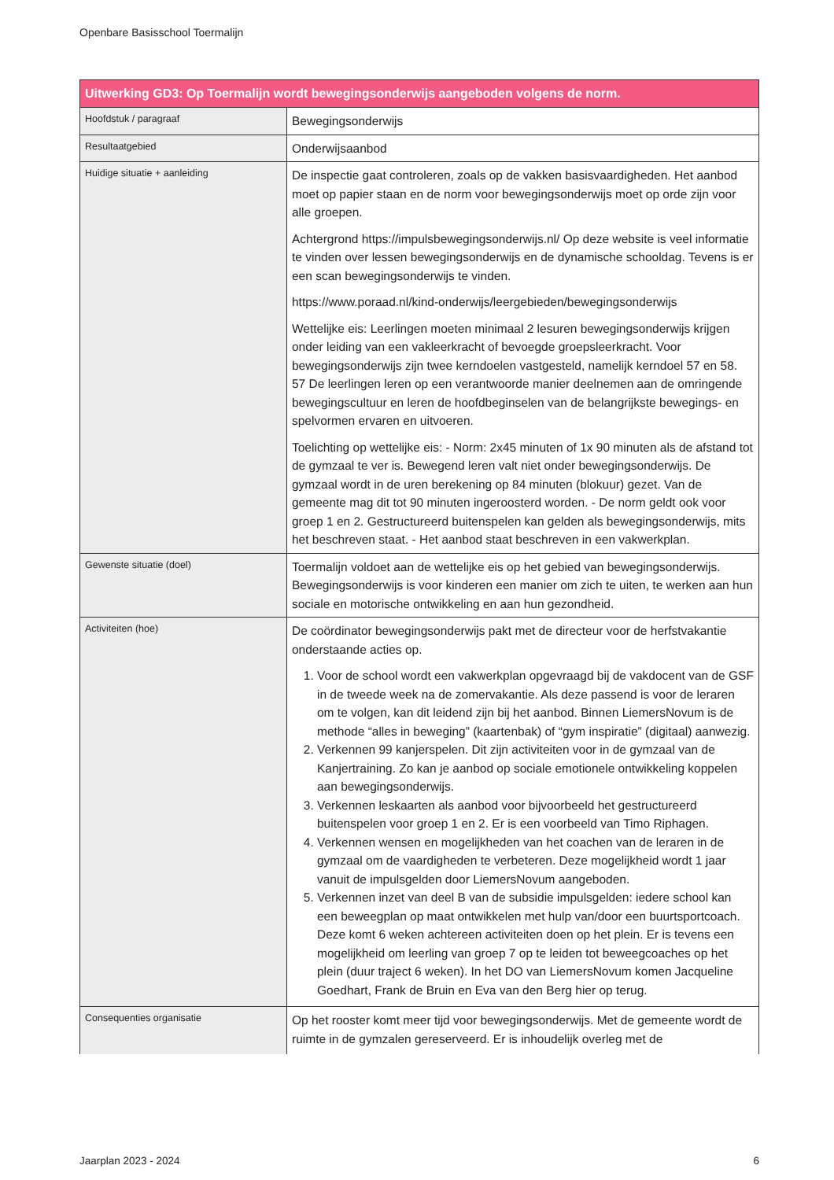Openbare Basisschool Toermalijn
| Uitwerking GD3: Op Toermalijn wordt bewegingsonderwijs aangeboden volgens de norm. | |
| --- | --- |
| Hoofdstuk / paragraaf | Bewegingsonderwijs |
| Resultaatgebied | Onderwijsaanbod |
| Huidige situatie + aanleiding | De inspectie gaat controleren, zoals op de vakken basisvaardigheden. Het aanbod moet op papier staan en de norm voor bewegingsonderwijs moet op orde zijn voor alle groepen. Achtergrond https://impulsbewegingsonderwijs.nl/ Op deze website is veel informatie te vinden over lessen bewegingsonderwijs en de dynamische schooldag. Tevens is er een scan bewegingsonderwijs te vinden. https://www.poraad.nl/kind-onderwijs/leergebieden/bewegingsonderwijs Wettelijke eis: Leerlingen moeten minimaal 2 lesuren bewegingsonderwijs krijgen onder leiding van een vakleerkracht of bevoegde groepsleerkracht. Voor bewegingsonderwijs zijn twee kerndoelen vastgesteld, namelijk kerndoel 57 en 58. 57 De leerlingen leren op een verantwoorde manier deelnemen aan de omringende bewegingscultuur en leren de hoofdbeginselen van de belangrijkste bewegings- en spelvormen ervaren en uitvoeren. Toelichting op wettelijke eis: - Norm: 2x45 minuten of 1x 90 minuten als de afstand tot de gymzaal te ver is. Bewegend leren valt niet onder bewegingsonderwijs. De gymzaal wordt in de uren berekening op 84 minuten (blokuur) gezet. Van de gemeente mag dit tot 90 minuten ingeroosterd worden. - De norm geldt ook voor groep 1 en 2. Gestructureerd buitenspelen kan gelden als bewegingsonderwijs, mits het beschreven staat. - Het aanbod staat beschreven in een vakwerkplan. |
| Gewenste situatie (doel) | Toermalijn voldoet aan de wettelijke eis op het gebied van bewegingsonderwijs. Bewegingsonderwijs is voor kinderen een manier om zich te uiten, te werken aan hun sociale en motorische ontwikkeling en aan hun gezondheid. |
| Activiteiten (hoe) | De coördinator bewegingsonderwijs pakt met de directeur voor de herfstvakantie onderstaande acties op. 1. Voor de school wordt een vakwerkplan opgevraagd bij de vakdocent van de GSF in de tweede week na de zomervakantie. Als deze passend is voor de leraren om te volgen, kan dit leidend zijn bij het aanbod. Binnen LiemersNovum is de methode “alles in beweging” (kaartenbak) of “gym inspiratie” (digitaal) aanwezig. 2. Verkennen 99 kanjerspelen. Dit zijn activiteiten voor in de gymzaal van de Kanjertraining. Zo kan je aanbod op sociale emotionele ontwikkeling koppelen aan bewegingsonderwijs. 3. Verkennen leskaarten als aanbod voor bijvoorbeeld het gestructureerd buitenspelen voor groep 1 en 2. Er is een voorbeeld van Timo Riphagen. 4. Verkennen wensen en mogelijkheden van het coachen van de leraren in de gymzaal om de vaardigheden te verbeteren. Deze mogelijkheid wordt 1 jaar vanuit de impulsgelden door LiemersNovum aangeboden. 5. Verkennen inzet van deel B van de subsidie impulsgelden: iedere school kan een beweegplan op maat ontwikkelen met hulp van/door een buurtsportcoach. Deze komt 6 weken achtereen activiteiten doen op het plein. Er is tevens een mogelijkheid om leerling van groep 7 op te leiden tot beweegcoaches op het plein (duur traject 6 weken). In het DO van LiemersNovum komen Jacqueline Goedhart, Frank de Bruin en Eva van den Berg hier op terug. |
| Consequenties organisatie | Op het rooster komt meer tijd voor bewegingsonderwijs. Met de gemeente wordt de ruimte in de gymzalen gereserveerd. Er is inhoudelijk overleg met de |
Jaarplan 2023 - 2024 6